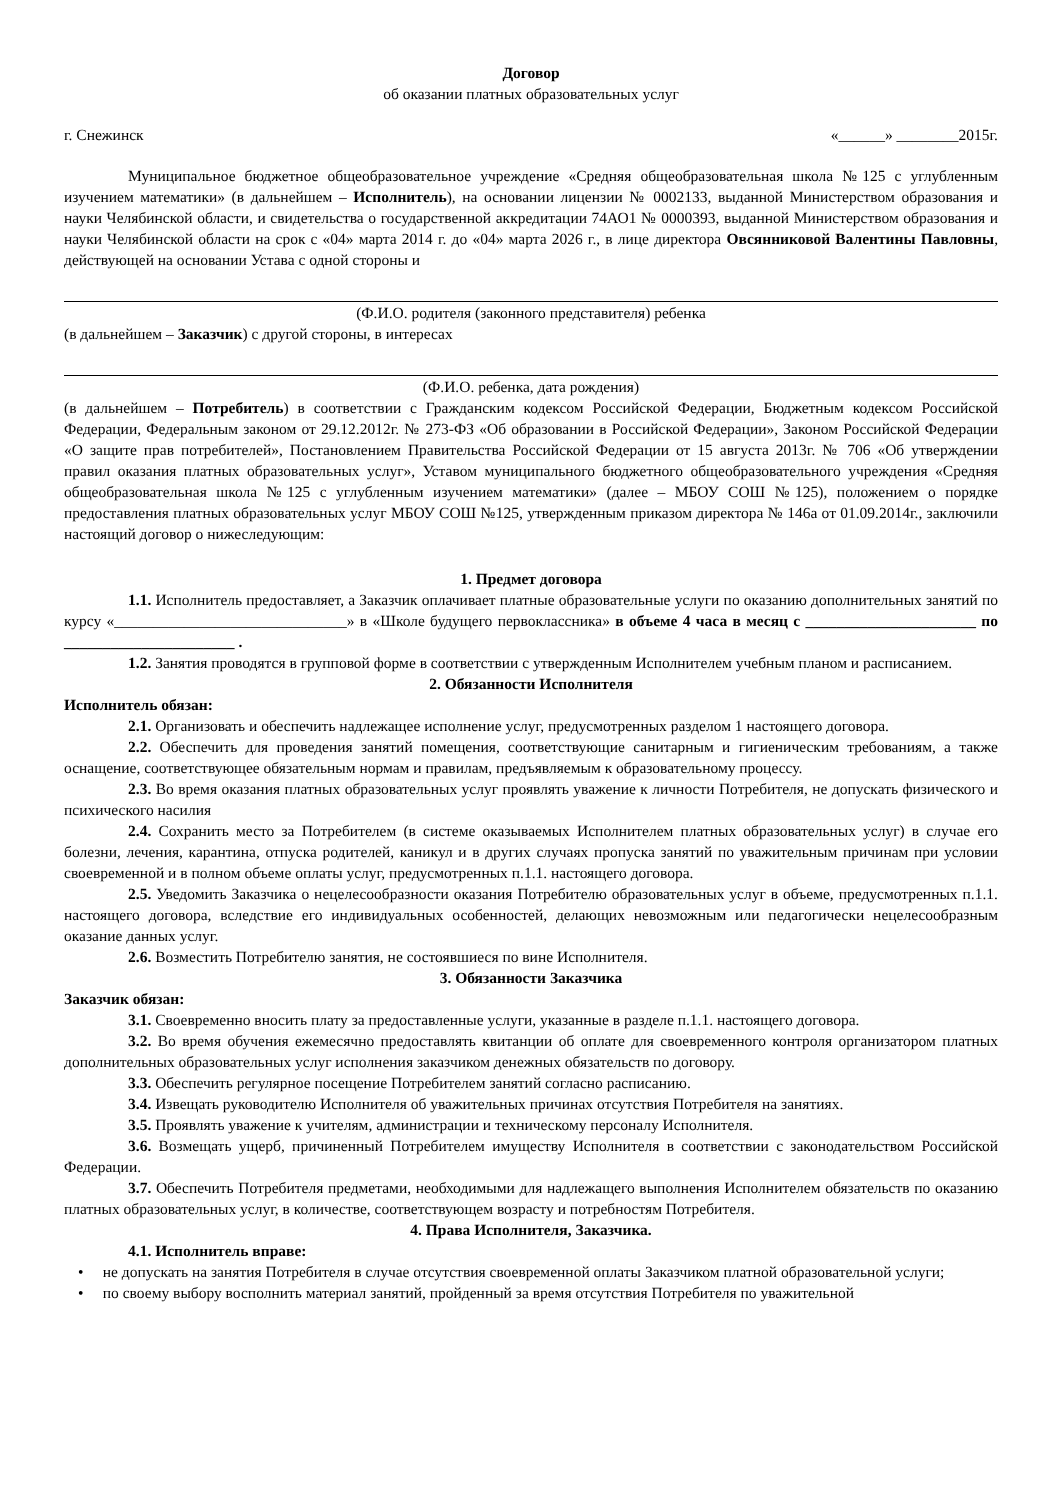Договор
об оказании платных образовательных услуг
г. Снежинск «______» ________2015г.
Муниципальное бюджетное общеобразовательное учреждение «Средняя общеобразовательная школа №125 с углубленным изучением математики» (в дальнейшем – Исполнитель), на основании лицензии № 0002133, выданной Министерством образования и науки Челябинской области, и свидетельства о государственной аккредитации 74АО1 № 0000393, выданной Министерством образования и науки Челябинской области на срок с «04» марта 2014 г. до «04» марта 2026 г., в лице директора Овсянниковой Валентины Павловны, действующей на основании Устава с одной стороны и
(Ф.И.О. родителя (законного представителя) ребенка
(в дальнейшем – Заказчик) с другой стороны, в интересах
(Ф.И.О. ребенка, дата рождения)
(в дальнейшем – Потребитель) в соответствии с Гражданским кодексом Российской Федерации, Бюджетным кодексом Российской Федерации, Федеральным законом от 29.12.2012г. № 273-ФЗ «Об образовании в Российской Федерации», Законом Российской Федерации «О защите прав потребителей», Постановлением Правительства Российской Федерации от 15 августа 2013г. № 706 «Об утверждении правил оказания платных образовательных услуг», Уставом муниципального бюджетного общеобразовательного учреждения «Средняя общеобразовательная школа №125 с углубленным изучением математики» (далее – МБОУ СОШ №125), положением о порядке предоставления платных образовательных услуг МБОУ СОШ №125, утвержденным приказом директора № 146а от 01.09.2014г., заключили настоящий договор о нижеследующим:
1. Предмет договора
1.1. Исполнитель предоставляет, а Заказчик оплачивает платные образовательные услуги по оказанию дополнительных занятий по курсу «______________________________» в «Школе будущего первоклассника» в объеме 4 часа в месяц с ______________________ по ______________________ .
1.2. Занятия проводятся в групповой форме в соответствии с утвержденным Исполнителем учебным планом и расписанием.
2. Обязанности Исполнителя
Исполнитель обязан:
2.1. Организовать и обеспечить надлежащее исполнение услуг, предусмотренных разделом 1 настоящего договора.
2.2. Обеспечить для проведения занятий помещения, соответствующие санитарным и гигиеническим требованиям, а также оснащение, соответствующее обязательным нормам и правилам, предъявляемым к образовательному процессу.
2.3. Во время оказания платных образовательных услуг проявлять уважение к личности Потребителя, не допускать физического и психического насилия
2.4. Сохранить место за Потребителем (в системе оказываемых Исполнителем платных образовательных услуг) в случае его болезни, лечения, карантина, отпуска родителей, каникул и в других случаях пропуска занятий по уважительным причинам при условии своевременной и в полном объеме оплаты услуг, предусмотренных п.1.1. настоящего договора.
2.5. Уведомить Заказчика о нецелесообразности оказания Потребителю образовательных услуг в объеме, предусмотренных п.1.1. настоящего договора, вследствие его индивидуальных особенностей, делающих невозможным или педагогически нецелесообразным оказание данных услуг.
2.6. Возместить Потребителю занятия, не состоявшиеся по вине Исполнителя.
3. Обязанности Заказчика
Заказчик обязан:
3.1. Своевременно вносить плату за предоставленные услуги, указанные в разделе п.1.1. настоящего договора.
3.2. Во время обучения ежемесячно предоставлять квитанции об оплате для своевременного контроля организатором платных дополнительных образовательных услуг исполнения заказчиком денежных обязательств по договору.
3.3. Обеспечить регулярное посещение Потребителем занятий согласно расписанию.
3.4. Извещать руководителю Исполнителя об уважительных причинах отсутствия Потребителя на занятиях.
3.5. Проявлять уважение к учителям, администрации и техническому персоналу Исполнителя.
3.6. Возмещать ущерб, причиненный Потребителем имуществу Исполнителя в соответствии с законодательством Российской Федерации.
3.7. Обеспечить Потребителя предметами, необходимыми для надлежащего выполнения Исполнителем обязательств по оказанию платных образовательных услуг, в количестве, соответствующем возрасту и потребностям Потребителя.
4. Права Исполнителя, Заказчика.
4.1. Исполнитель вправе:
• не допускать на занятия Потребителя в случае отсутствия своевременной оплаты Заказчиком платной образовательной услуги;
• по своему выбору восполнить материал занятий, пройденный за время отсутствия Потребителя по уважительной